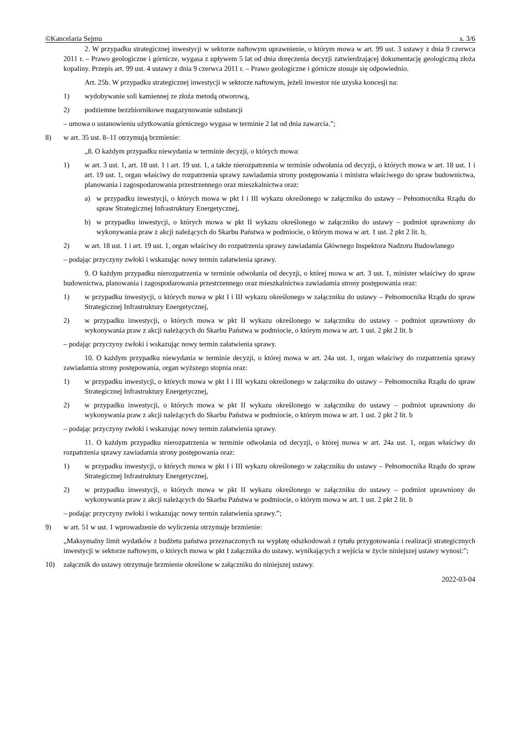©Kancelaria Sejmu s. 3/6
2. W przypadku strategicznej inwestycji w sektorze naftowym uprawnienie, o którym mowa w art. 99 ust. 3 ustawy z dnia 9 czerwca 2011 r. – Prawo geologiczne i górnicze, wygasa z upływem 5 lat od dnia doręczenia decyzji zatwierdzającej dokumentację geologiczną złoża kopaliny. Przepis art. 99 ust. 4 ustawy z dnia 9 czerwca 2011 r. – Prawo geologiczne i górnicze stosuje się odpowiednio.
Art. 25b. W przypadku strategicznej inwestycji w sektorze naftowym, jeżeli inwestor nie uzyska koncesji na:
1) wydobywanie soli kamiennej ze złoża metodą otworową,
2) podziemne bezzbiornikowe magazynowanie substancji
– umowa o ustanowieniu użytkowania górniczego wygasa w terminie 2 lat od dnia zawarcia.”;
8) w art. 35 ust. 8–11 otrzymują brzmienie:
„8. O każdym przypadku niewydania w terminie decyzji, o których mowa:
1) w art. 3 ust. 1, art. 18 ust. 1 i art. 19 ust. 1, a także nierozpatrzenia w terminie odwołania od decyzji, o których mowa w art. 18 ust. 1 i art. 19 ust. 1, organ właściwy do rozpatrzenia sprawy zawiadamia strony postępowania i ministra właściwego do spraw budownictwa, planowania i zagospodarowania przestrzennego oraz mieszkalnictwa oraz:
a) w przypadku inwestycji, o których mowa w pkt I i III wykazu określonego w załączniku do ustawy – Pełnomocnika Rządu do spraw Strategicznej Infrastruktury Energetycznej,
b) w przypadku inwestycji, o których mowa w pkt II wykazu określonego w załączniku do ustawy – podmiot uprawniony do wykonywania praw z akcji należących do Skarbu Państwa w podmiocie, o którym mowa w art. 1 ust. 2 pkt 2 lit. b,
2) w art. 18 ust. 1 i art. 19 ust. 1, organ właściwy do rozpatrzenia sprawy zawiadamia Głównego Inspektora Nadzoru Budowlanego
– podając przyczyny zwłoki i wskazując nowy termin załatwienia sprawy.
9. O każdym przypadku nierozpatrzenia w terminie odwołania od decyzji, o której mowa w art. 3 ust. 1, minister właściwy do spraw budownictwa, planowania i zagospodarowania przestrzennego oraz mieszkalnictwa zawiadamia strony postępowania oraz:
1) w przypadku inwestycji, o których mowa w pkt I i III wykazu określonego w załączniku do ustawy – Pełnomocnika Rządu do spraw Strategicznej Infrastruktury Energetycznej,
2) w przypadku inwestycji, o których mowa w pkt II wykazu określonego w załączniku do ustawy – podmiot uprawniony do wykonywania praw z akcji należących do Skarbu Państwa w podmiocie, o którym mowa w art. 1 ust. 2 pkt 2 lit. b
– podając przyczyny zwłoki i wskazując nowy termin załatwienia sprawy.
10. O każdym przypadku niewydania w terminie decyzji, o której mowa w art. 24a ust. 1, organ właściwy do rozpatrzenia sprawy zawiadamia strony postępowania, organ wyższego stopnia oraz:
1) w przypadku inwestycji, o których mowa w pkt I i III wykazu określonego w załączniku do ustawy – Pełnomocnika Rządu do spraw Strategicznej Infrastruktury Energetycznej,
2) w przypadku inwestycji, o których mowa w pkt II wykazu określonego w załączniku do ustawy – podmiot uprawniony do wykonywania praw z akcji należących do Skarbu Państwa w podmiocie, o którym mowa w art. 1 ust. 2 pkt 2 lit. b
– podając przyczyny zwłoki i wskazując nowy termin załatwienia sprawy.
11. O każdym przypadku nierozpatrzenia w terminie odwołania od decyzji, o której mowa w art. 24a ust. 1, organ właściwy do rozpatrzenia sprawy zawiadamia strony postępowania oraz:
1) w przypadku inwestycji, o których mowa w pkt I i III wykazu określonego w załączniku do ustawy – Pełnomocnika Rządu do spraw Strategicznej Infrastruktury Energetycznej,
2) w przypadku inwestycji, o których mowa w pkt II wykazu określonego w załączniku do ustawy – podmiot uprawniony do wykonywania praw z akcji należących do Skarbu Państwa w podmiocie, o którym mowa w art. 1 ust. 2 pkt 2 lit. b
– podając przyczyny zwłoki i wskazując nowy termin załatwienia sprawy.”;
9) w art. 51 w ust. 1 wprowadzenie do wyliczenia otrzymuje brzmienie:
„Maksymalny limit wydatków z budżetu państwa przeznaczonych na wypłatę odszkodowań z tytułu przygotowania i realizacji strategicznych inwestycji w sektorze naftowym, o których mowa w pkt I załącznika do ustawy, wynikających z wejścia w życie niniejszej ustawy wynosi:”;
10) załącznik do ustawy otrzymuje brzmienie określone w załączniku do niniejszej ustawy.
2022-03-04